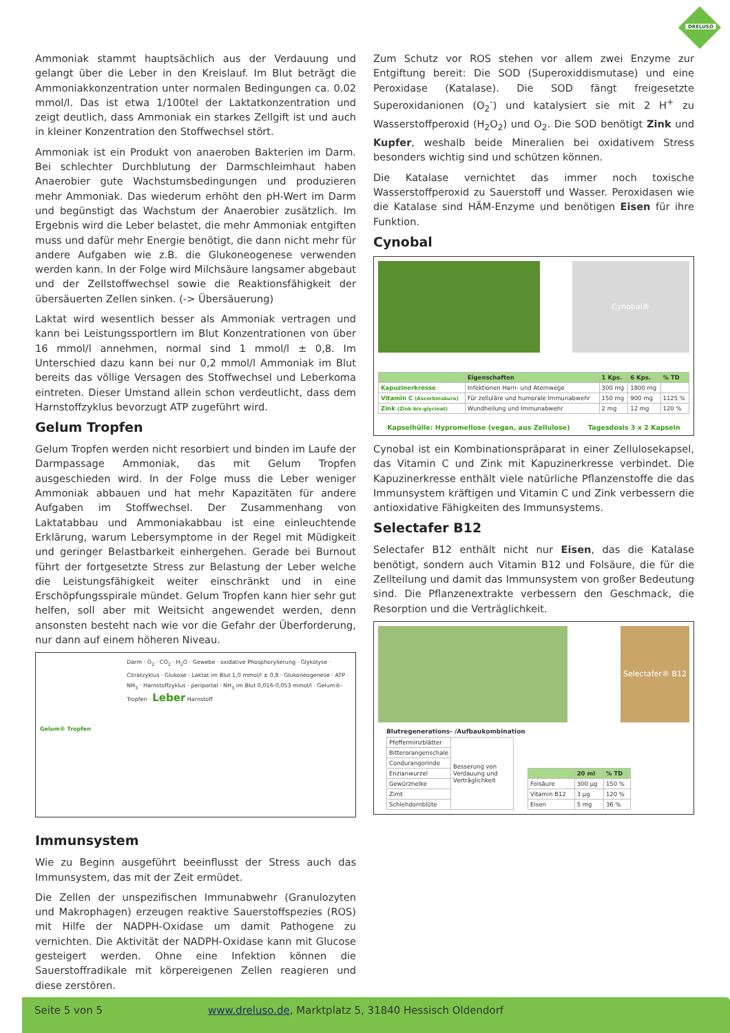DRELUSO
Ammoniak stammt hauptsächlich aus der Verdauung und gelangt über die Leber in den Kreislauf. Im Blut beträgt die Ammoniakkonzentration unter normalen Bedingungen ca. 0.02 mmol/l. Das ist etwa 1/100tel der Laktatkonzentration und zeigt deutlich, dass Ammoniak ein starkes Zellgift ist und auch in kleiner Konzentration den Stoffwechsel stört.
Ammoniak ist ein Produkt von anaeroben Bakterien im Darm. Bei schlechter Durchblutung der Darmschleimhaut haben Anaerobier gute Wachstumsbedingungen und produzieren mehr Ammoniak. Das wiederum erhöht den pH-Wert im Darm und begünstigt das Wachstum der Anaerobier zusätzlich. Im Ergebnis wird die Leber belastet, die mehr Ammoniak entgiften muss und dafür mehr Energie benötigt, die dann nicht mehr für andere Aufgaben wie z.B. die Glukoneogenese verwenden werden kann. In der Folge wird Milchsäure langsamer abgebaut und der Zellstoffwechsel sowie die Reaktionsfähigkeit der übersäuerten Zellen sinken. (-> Übersäuerung)
Laktat wird wesentlich besser als Ammoniak vertragen und kann bei Leistungssportlern im Blut Konzentrationen von über 16 mmol/l annehmen, normal sind 1 mmol/l ± 0,8. Im Unterschied dazu kann bei nur 0,2 mmol/l Ammoniak im Blut bereits das völlige Versagen des Stoffwechsel und Leberkoma eintreten. Dieser Umstand allein schon verdeutlicht, dass dem Harnstoffzyklus bevorzugt ATP zugeführt wird.
Gelum Tropfen
Gelum Tropfen werden nicht resorbiert und binden im Laufe der Darmpassage Ammoniak, das mit Gelum Tropfen ausgeschieden wird. In der Folge muss die Leber weniger Ammoniak abbauen und hat mehr Kapazitäten für andere Aufgaben im Stoffwechsel. Der Zusammenhang von Laktatabbau und Ammoniakabbau ist eine einleuchtende Erklärung, warum Lebersymptome in der Regel mit Müdigkeit und geringer Belastbarkeit einhergehen. Gerade bei Burnout führt der fortgesetzte Stress zur Belastung der Leber welche die Leistungsfähigkeit weiter einschränkt und in eine Erschöpfungsspirale mündet. Gelum Tropfen kann hier sehr gut helfen, soll aber mit Weitsicht angewendet werden, denn ansonsten besteht nach wie vor die Gefahr der Überforderung, nur dann auf einem höheren Niveau.
Gelum® Tropfen
Darm · O<sub>2</sub> · CO<sub>2</sub> · H<sub>2</sub>O · Gewebe · oxidative Phosphorylierung · Glykolyse · Citratzyklus · Glukose · Laktat im Blut 1,0 mmol/l ± 0,8 · Glukoneogenese · ATP · NH<sub>3</sub> · Harnstoffzyklus · periportal · NH<sub>3</sub> im Blut 0,016-0,053 mmol/l · Gelum®-Tropfen · Leber Harnstoff
Immunsystem
Wie zu Beginn ausgeführt beeinflusst der Stress auch das Immunsystem, das mit der Zeit ermüdet.
Die Zellen der unspezifischen Immunabwehr (Granulozyten und Makrophagen) erzeugen reaktive Sauerstoffspezies (ROS) mit Hilfe der NADPH-Oxidase um damit Pathogene zu vernichten. Die Aktivität der NADPH-Oxidase kann mit Glucose gesteigert werden. Ohne eine Infektion können die Sauerstoffradikale mit körpereigenen Zellen reagieren und diese zerstören.
Zum Schutz vor ROS stehen vor allem zwei Enzyme zur Entgiftung bereit: Die SOD (Superoxiddismutase) und eine Peroxidase (Katalase). Die SOD fängt freigesetzte Superoxidanionen (O<sub>2</sub><sup>-</sup>) und katalysiert sie mit 2 H<sup>+</sup> zu Wasserstoffperoxid (H<sub>2</sub>O<sub>2</sub>) und O<sub>2</sub>. Die SOD benötigt Zink und Kupfer, weshalb beide Mineralien bei oxidativem Stress besonders wichtig sind und schützen können.
Die Katalase vernichtet das immer noch toxische Wasserstoffperoxid zu Sauerstoff und Wasser. Peroxidasen wie die Katalase sind HÄM-Enzyme und benötigen Eisen für ihre Funktion.
Cynobal
Cynobal®
| | Eigenschaften | 1 Kps. | 6 Kps. | % TD |
| --- | --- | --- | --- | --- |
| Kapuzinerkresse | Infektionen Harn- und Atemwege | 300 mg | 1800 mg | |
| Vitamin C (Ascorbinsäure) | Für zelluläre und humorale Immunabwehr | 150 mg | 900 mg | 1125 % |
| Zink (Zink-bis-glycinat) | Wundheilung und Immunabwehr | 2 mg | 12 mg | 120 % |
Kapselhülle: Hypromellose (vegan, aus Zellulose) Tagesdosis 3 x 2 Kapseln
Cynobal ist ein Kombinationspräparat in einer Zellulosekapsel, das Vitamin C und Zink mit Kapuzinerkresse verbindet. Die Kapuzinerkresse enthält viele natürliche Pflanzenstoffe die das Immunsystem kräftigen und Vitamin C und Zink verbessern die antioxidative Fähigkeiten des Immunsystems.
Selectafer B12
Selectafer B12 enthält nicht nur Eisen, das die Katalase benötigt, sondern auch Vitamin B12 und Folsäure, die für die Zellteilung und damit das Immunsystem von großer Bedeutung sind. Die Pflanzenextrakte verbessern den Geschmack, die Resorption und die Verträglichkeit.
Selectafer® B12
Blutregenerations- /Aufbaukombination
| Pfefferminzblätter | Besserung von Verdauung und Verträglichkeit |
| Bitterorangenschale | |
| Condurangorinde | |
| Enzianwurzel | |
| Gewürznelke | |
| Zimt | |
| Schlehdornblüte | |
| | 20 ml | % TD |
| --- | --- | --- |
| Folsäure | 300 µg | 150 % |
| Vitamin B12 | 3 µg | 120 % |
| Eisen | 5 mg | 36 % |
Seite 5 von 5 www.dreluso.de, Marktplatz 5, 31840 Hessisch Oldendorf